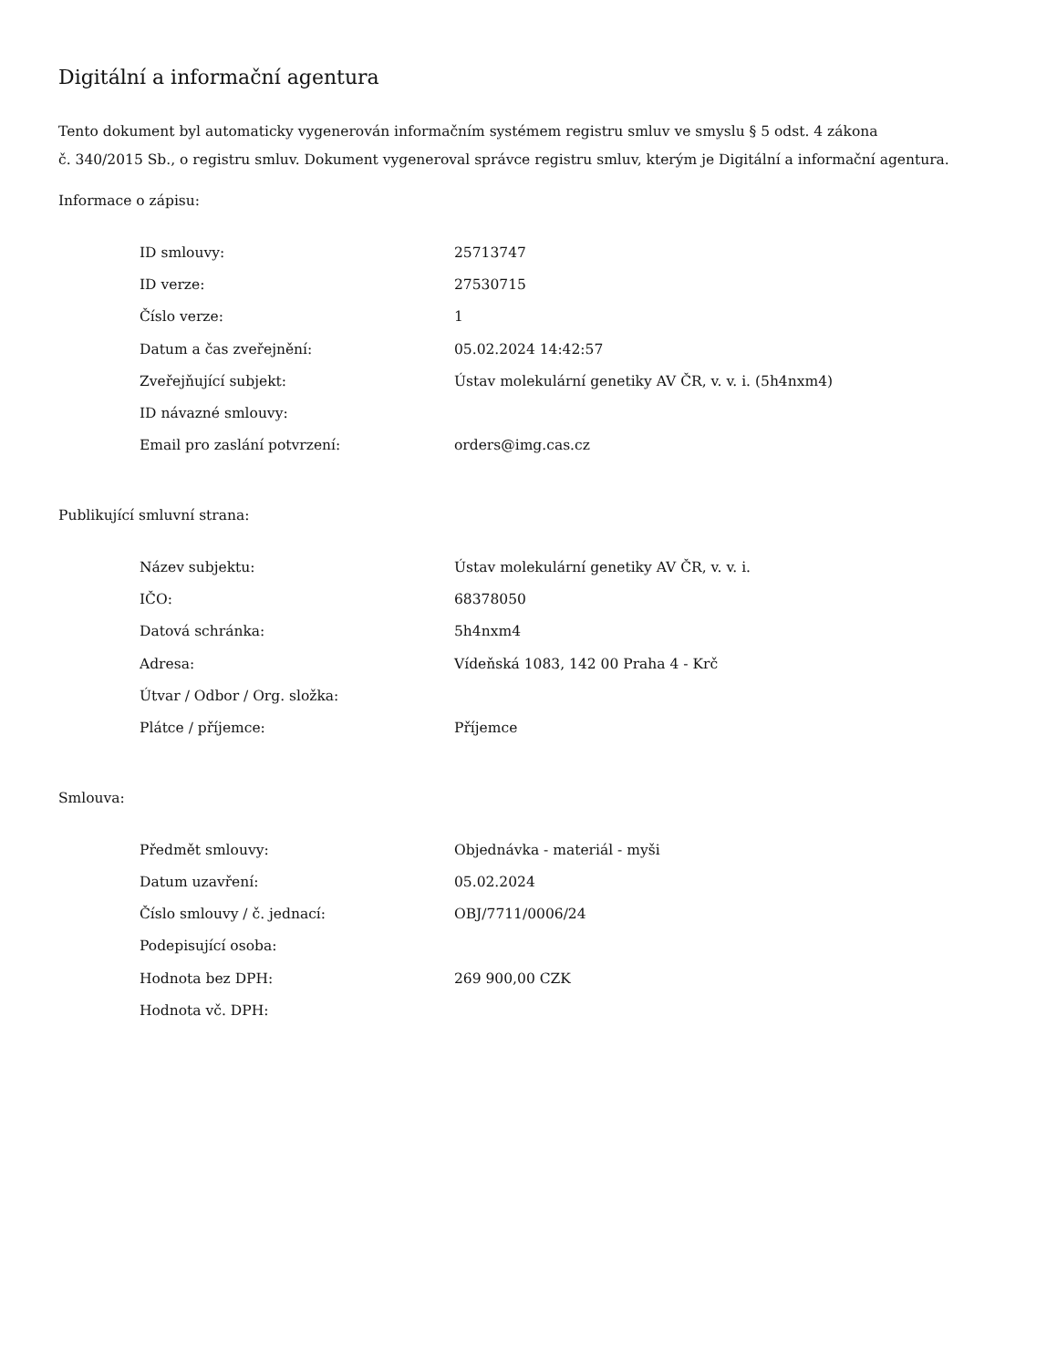Digitální a informační agentura
Tento dokument byl automaticky vygenerován informačním systémem registru smluv ve smyslu § 5 odst. 4 zákona
č. 340/2015 Sb., o registru smluv. Dokument vygeneroval správce registru smluv, kterým je Digitální a informační agentura.
Informace o zápisu:
| ID smlouvy: | 25713747 |
| ID verze: | 27530715 |
| Číslo verze: | 1 |
| Datum a čas zveřejnění: | 05.02.2024 14:42:57 |
| Zveřejňující subjekt: | Ústav molekulární genetiky AV ČR, v. v. i. (5h4nxm4) |
| ID návazné smlouvy: | |
| Email pro zaslání potvrzení: | orders@img.cas.cz |
Publikující smluvní strana:
| Název subjektu: | Ústav molekulární genetiky AV ČR, v. v. i. |
| IČO: | 68378050 |
| Datová schránka: | 5h4nxm4 |
| Adresa: | Vídeňská 1083, 142 00 Praha 4 - Krč |
| Útvar / Odbor / Org. složka: | |
| Plátce / příjemce: | Příjemce |
Smlouva:
| Předmět smlouvy: | Objednávka - materiál - myši |
| Datum uzavření: | 05.02.2024 |
| Číslo smlouvy / č. jednací: | OBJ/7711/0006/24 |
| Podepisující osoba: | |
| Hodnota bez DPH: | 269 900,00 CZK |
| Hodnota vč. DPH: | |